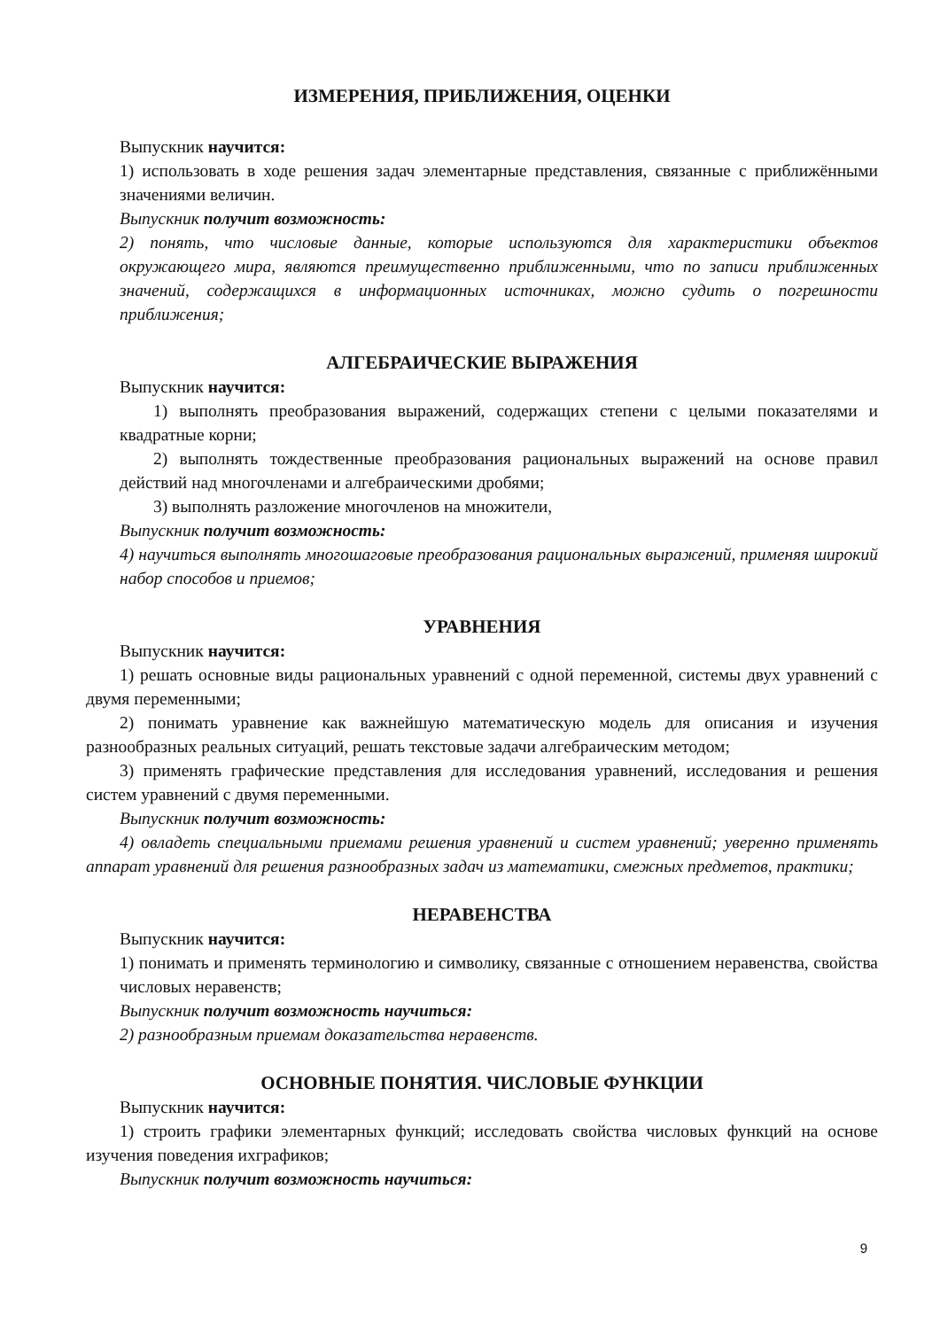ИЗМЕРЕНИЯ, ПРИБЛИЖЕНИЯ, ОЦЕНКИ
Выпускник научится:
1) использовать в ходе решения задач элементарные представления, связанные с приближёнными значениями величин.
Выпускник получит возможность:
2) понять, что числовые данные, которые используются для характеристики объектов окружающего мира, являются преимущественно приближенными, что по записи приближенных значений, содержащихся в информационных источниках, можно судить о погрешности приближения;
АЛГЕБРАИЧЕСКИЕ ВЫРАЖЕНИЯ
Выпускник научится:
1) выполнять преобразования выражений, содержащих степени с целыми показателями и квадратные корни;
2) выполнять тождественные преобразования рациональных выражений на основе правил действий над многочленами и алгебраическими дробями;
3) выполнять разложение многочленов на множители,
Выпускник получит возможность:
4) научиться выполнять многошаговые преобразования рациональных выражений, применяя широкий набор способов и приемов;
УРАВНЕНИЯ
Выпускник научится:
1) решать основные виды рациональных уравнений с одной переменной, системы двух уравнений с двумя переменными;
2) понимать уравнение как важнейшую математическую модель для описания и изучения разнообразных реальных ситуаций, решать текстовые задачи алгебраическим методом;
3) применять графические представления для исследования уравнений, исследования и решения систем уравнений с двумя переменными.
Выпускник получит возможность:
4) овладеть специальными приемами решения уравнений и систем уравнений; уверенно применять аппарат уравнений для решения разнообразных задач из математики, смежных предметов, практики;
НЕРАВЕНСТВА
Выпускник научится:
1) понимать и применять терминологию и символику, связанные с отношением неравенства, свойства числовых неравенств;
Выпускник получит возможность научиться:
2) разнообразным приемам доказательства неравенств.
ОСНОВНЫЕ ПОНЯТИЯ. ЧИСЛОВЫЕ ФУНКЦИИ
Выпускник научится:
1) строить графики элементарных функций; исследовать свойства числовых функций на основе изучения поведения ихграфиков;
Выпускник получит возможность научиться:
9